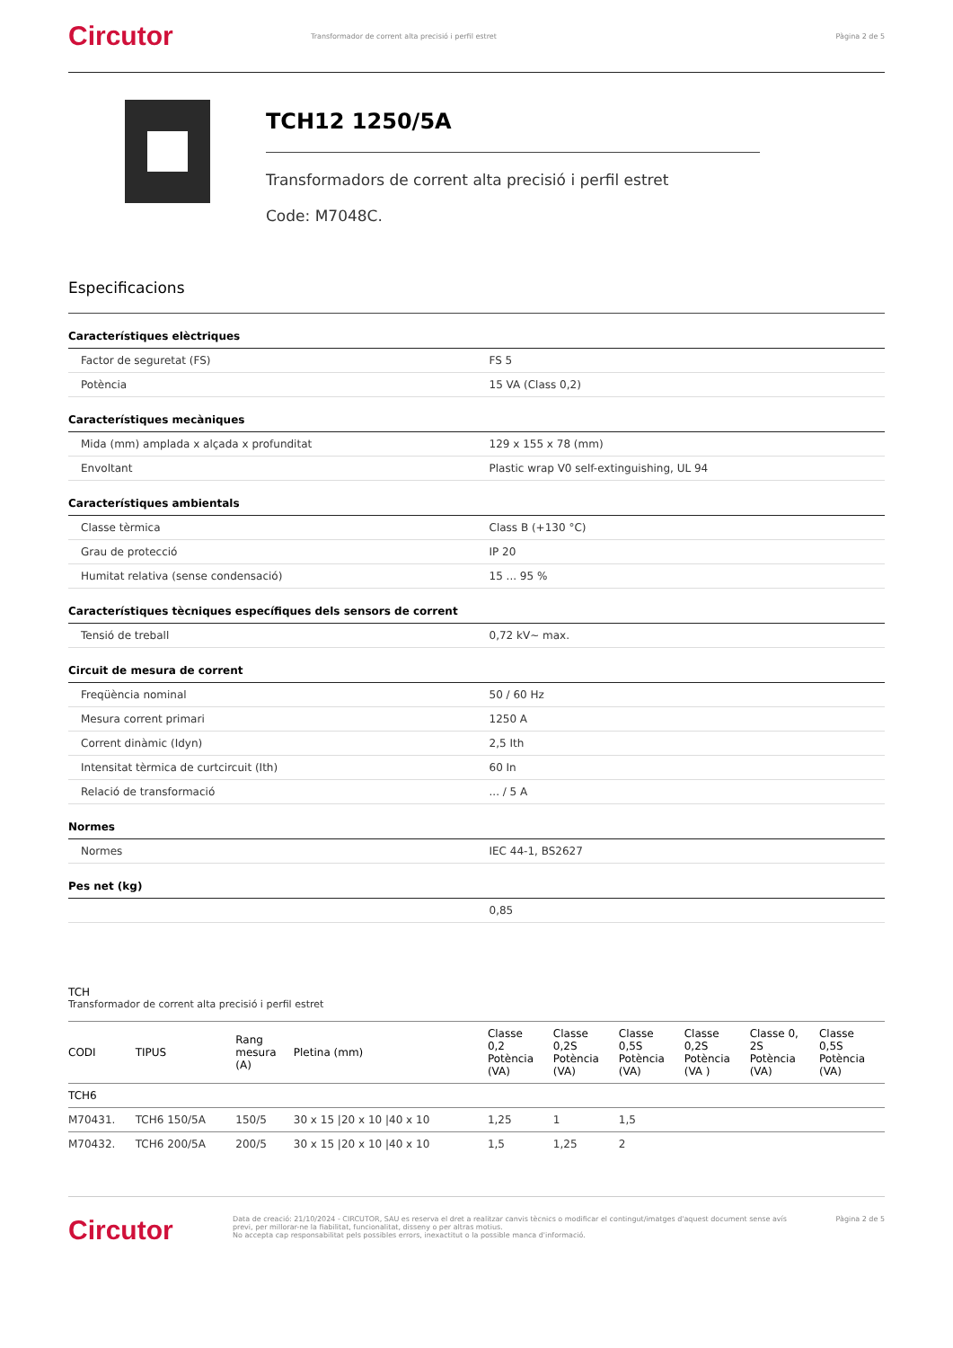Circutor
Transformador de corrent alta precisió i perfil estret
Pàgina 2 de 5
TCH12 1250/5A
Transformadors de corrent alta precisió i perfil estret
Code: M7048C.
Especificacions
Característiques elèctriques
| Factor de seguretat (FS) | FS 5 |
| Potència | 15 VA (Class 0,2) |
Característiques mecàniques
| Mida (mm) amplada x alçada x profunditat | 129 x 155 x 78 (mm) |
| Envoltant | Plastic wrap V0 self-extinguishing, UL 94 |
Característiques ambientals
| Classe tèrmica | Class B (+130 °C) |
| Grau de protecció | IP 20 |
| Humitat relativa (sense condensació) | 15 ... 95 % |
Característiques tècniques específiques dels sensors de corrent
| Tensió de treball | 0,72 kV~ max. |
Circuit de mesura de corrent
| Freqüència nominal | 50 / 60 Hz |
| Mesura corrent primari | 1250 A |
| Corrent dinàmic (Idyn) | 2,5 Ith |
| Intensitat tèrmica de curtcircuit (Ith) | 60 In |
| Relació de transformació | ... / 5 A |
Normes
| Normes | IEC 44-1, BS2627 |
Pes net (kg)
| | 0,85 |
TCH
Transformador de corrent alta precisió i perfil estret
| CODI | TIPUS | Rang mesura (A) | Pletina (mm) | Classe 0,2 Potència (VA) | Classe 0,2S Potència (VA) | Classe 0,5S Potència (VA) | Classe 0,2S Potència (VA ) | Classe 0, 2S Potència (VA) | Classe 0,5S Potència (VA) |
| --- | --- | --- | --- | --- | --- | --- | --- | --- | --- |
| TCH6 | | | | | | | | | |
| M70431. | TCH6 150/5A | 150/5 | 30 x 15 /20 x 10 /40 x 10 | 1,25 | 1 | 1,5 | | | |
| M70432. | TCH6 200/5A | 200/5 | 30 x 15 /20 x 10 /40 x 10 | 1,5 | 1,25 | 2 | | | |
Circutor
Data de creació: 21/10/2024 - CIRCUTOR, SAU es reserva el dret a realitzar canvis tècnics o modificar el contingut/imatges d'aquest document sense avís previ, per millorar-ne la fiabilitat, funcionalitat, disseny o per altras motius.
No accepta cap responsabilitat pels possibles errors, inexactitut o la possible manca d'informació.
Pàgina 2 de 5